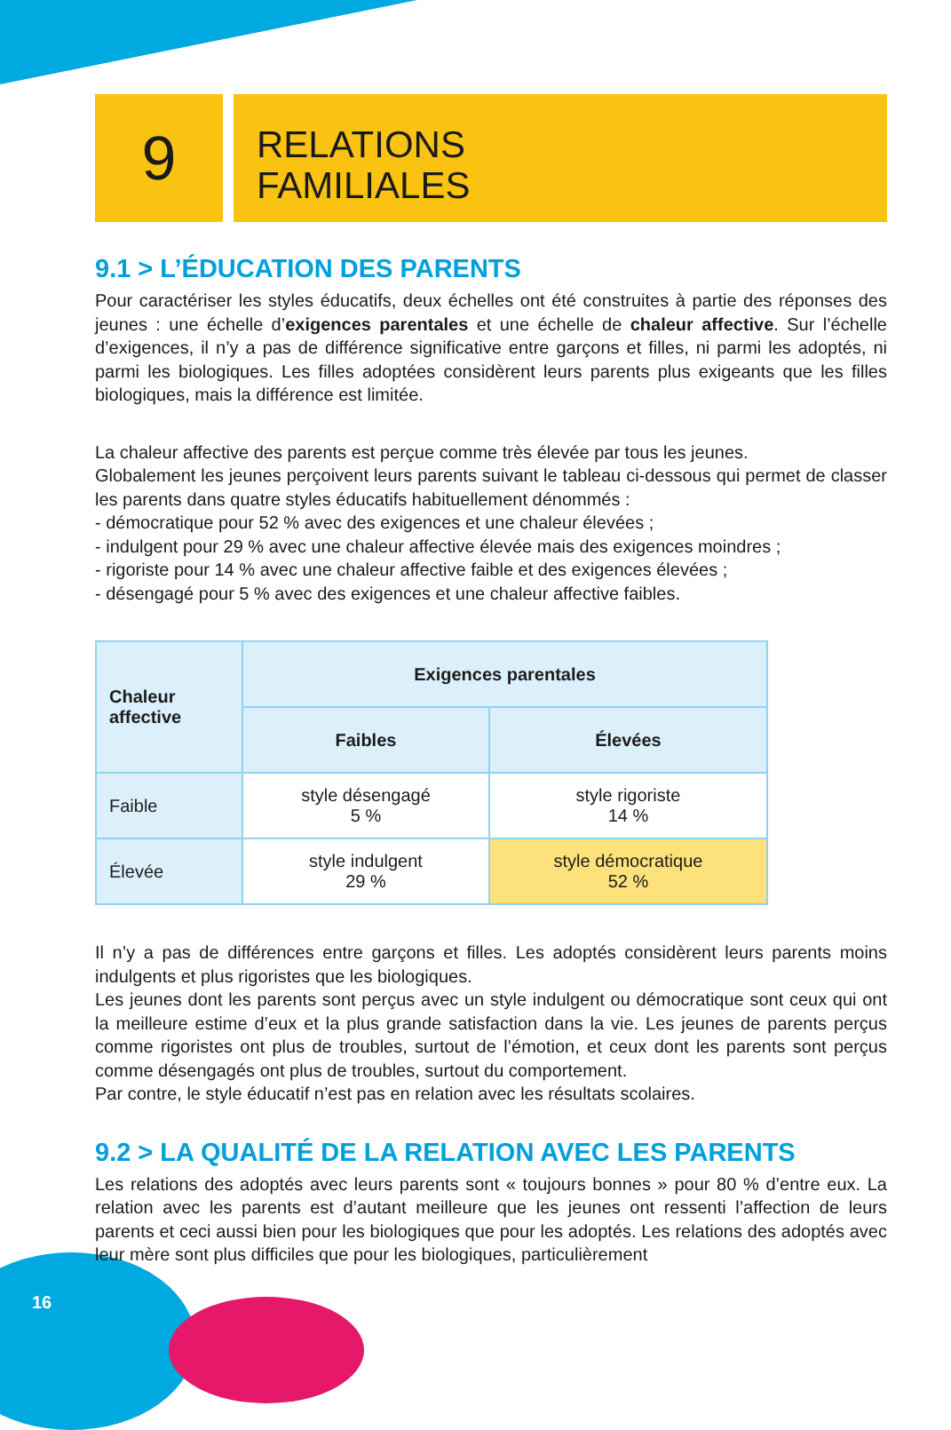9
RELATIONS
FAMILIALES
9.1 > L’ÉDUCATION DES PARENTS
Pour caractériser les styles éducatifs, deux échelles ont été construites à partie des réponses des jeunes : une échelle d’exigences parentales et une échelle de chaleur affective. Sur l’échelle d’exigences, il n’y a pas de différence significative entre garçons et filles, ni parmi les adoptés, ni parmi les biologiques. Les filles adoptées considèrent leurs parents plus exigeants que les filles biologiques, mais la différence est limitée.
La chaleur affective des parents est perçue comme très élevée par tous les jeunes.
Globalement les jeunes perçoivent leurs parents suivant le tableau ci-dessous qui permet de classer les parents dans quatre styles éducatifs habituellement dénommés :
- démocratique pour 52 % avec des exigences et une chaleur élevées ;
- indulgent pour 29 % avec une chaleur affective élevée mais des exigences moindres ;
- rigoriste pour 14 % avec une chaleur affective faible et des exigences élevées ;
- désengagé pour 5 % avec des exigences et une chaleur affective faibles.
| Chaleur affective | Exigences parentales | |
| --- | --- | --- |
| | Faibles | Élevées |
| Faible | style désengagé 5 % | style rigoriste 14 % |
| Élevée | style indulgent 29 % | style démocratique 52 % |
Il n’y a pas de différences entre garçons et filles. Les adoptés considèrent leurs parents moins indulgents et plus rigoristes que les biologiques.
Les jeunes dont les parents sont perçus avec un style indulgent ou démocratique sont ceux qui ont la meilleure estime d’eux et la plus grande satisfaction dans la vie. Les jeunes de parents perçus comme rigoristes ont plus de troubles, surtout de l’émotion, et ceux dont les parents sont perçus comme désengagés ont plus de troubles, surtout du comportement.
Par contre, le style éducatif n’est pas en relation avec les résultats scolaires.
9.2 > LA QUALITÉ DE LA RELATION AVEC LES PARENTS
Les relations des adoptés avec leurs parents sont « toujours bonnes » pour 80 % d’entre eux. La relation avec les parents est d’autant meilleure que les jeunes ont ressenti l’affection de leurs parents et ceci aussi bien pour les biologiques que pour les adoptés. Les relations des adoptés avec leur mère sont plus difficiles que pour les biologiques, particulièrement
16